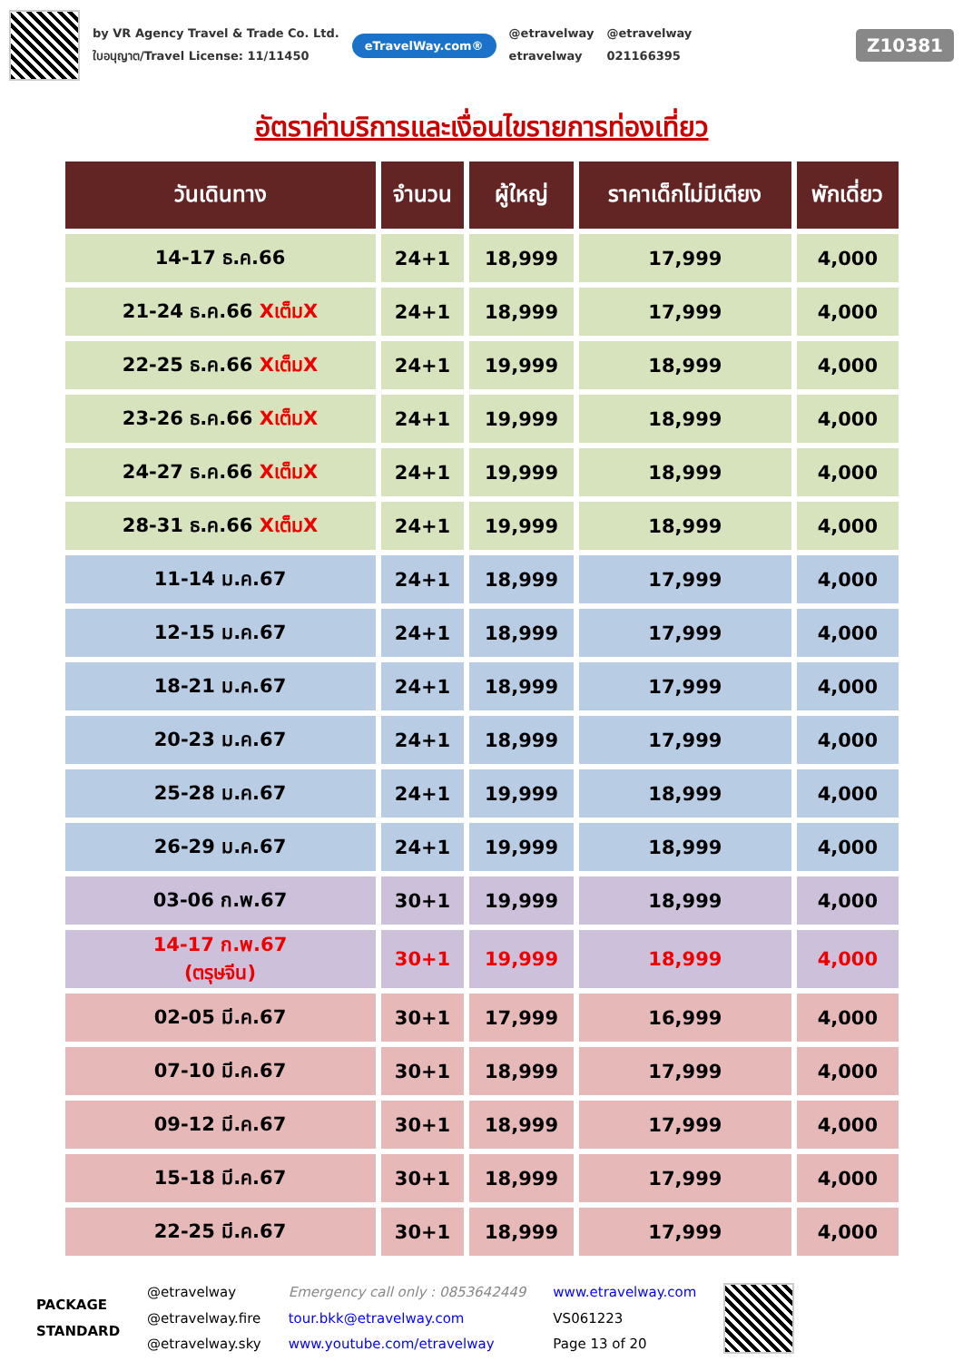by VR Agency Travel & Trade Co. Ltd.
ใบอนุญาต/Travel License: 11/11450
eTravelWay.com®
@etravelway
etravelway
@etravelway
021166395
Z10381
อัตราค่าบริการและเงื่อนไขรายการท่องเที่ยว
| วันเดินทาง | จำนวน | ผู้ใหญ่ | ราคาเด็กไม่มีเตียง | พักเดี่ยว |
| --- | --- | --- | --- | --- |
| 14-17 ธ.ค.66 | 24+1 | 18,999 | 17,999 | 4,000 |
| 21-24 ธ.ค.66 Xเต็มX | 24+1 | 18,999 | 17,999 | 4,000 |
| 22-25 ธ.ค.66 Xเต็มX | 24+1 | 19,999 | 18,999 | 4,000 |
| 23-26 ธ.ค.66 Xเต็มX | 24+1 | 19,999 | 18,999 | 4,000 |
| 24-27 ธ.ค.66 Xเต็มX | 24+1 | 19,999 | 18,999 | 4,000 |
| 28-31 ธ.ค.66 Xเต็มX | 24+1 | 19,999 | 18,999 | 4,000 |
| 11-14 ม.ค.67 | 24+1 | 18,999 | 17,999 | 4,000 |
| 12-15 ม.ค.67 | 24+1 | 18,999 | 17,999 | 4,000 |
| 18-21 ม.ค.67 | 24+1 | 18,999 | 17,999 | 4,000 |
| 20-23 ม.ค.67 | 24+1 | 18,999 | 17,999 | 4,000 |
| 25-28 ม.ค.67 | 24+1 | 19,999 | 18,999 | 4,000 |
| 26-29 ม.ค.67 | 24+1 | 19,999 | 18,999 | 4,000 |
| 03-06 ก.พ.67 | 30+1 | 19,999 | 18,999 | 4,000 |
| 14-17 ก.พ.67 (ตรุษจีน) | 30+1 | 19,999 | 18,999 | 4,000 |
| 02-05 มี.ค.67 | 30+1 | 17,999 | 16,999 | 4,000 |
| 07-10 มี.ค.67 | 30+1 | 18,999 | 17,999 | 4,000 |
| 09-12 มี.ค.67 | 30+1 | 18,999 | 17,999 | 4,000 |
| 15-18 มี.ค.67 | 30+1 | 18,999 | 17,999 | 4,000 |
| 22-25 มี.ค.67 | 30+1 | 18,999 | 17,999 | 4,000 |
PACKAGE
STANDARD
@etravelway
@etravelway.fire
@etravelway.sky
Emergency call only : 0853642449
tour.bkk@etravelway.com
www.youtube.com/etravelway
www.etravelway.com
VS061223
Page 13 of 20